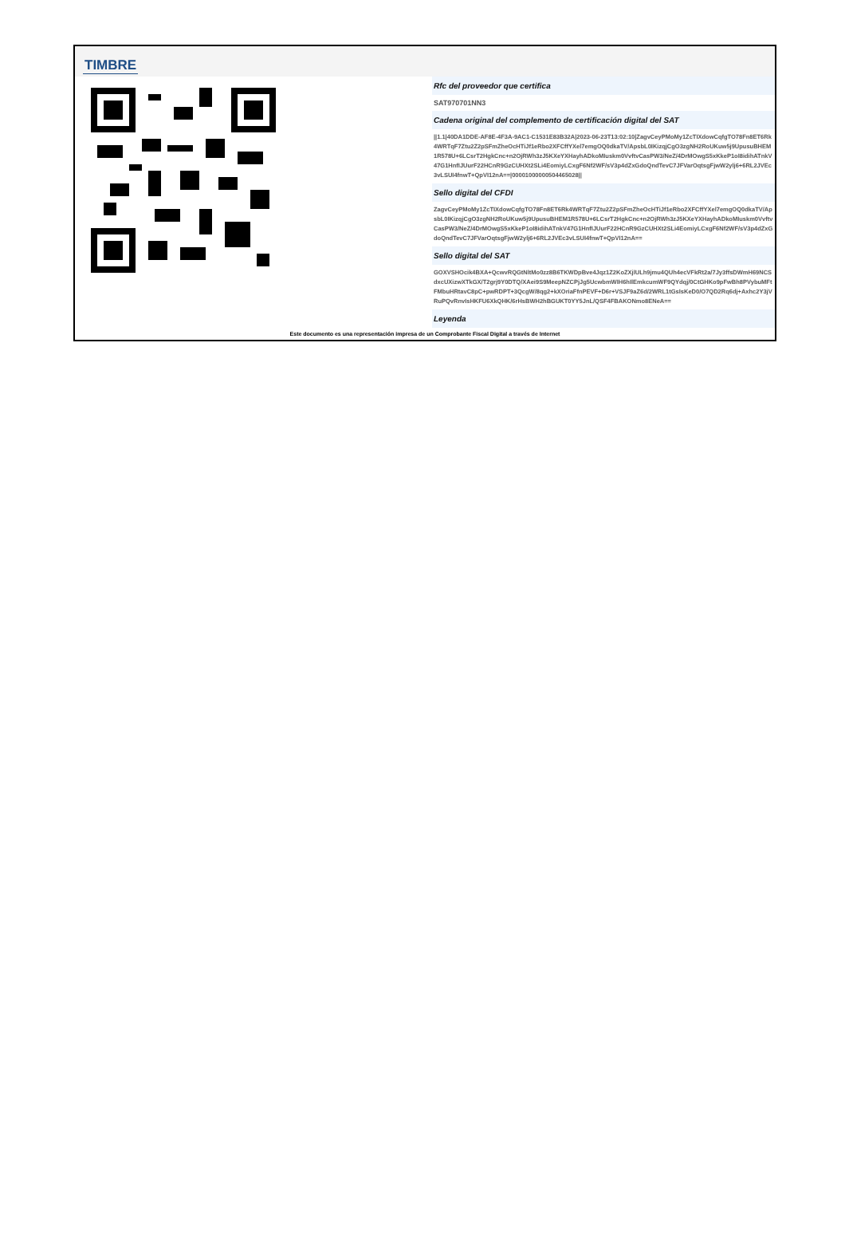TIMBRE
Rfc del proveedor que certifica
SAT970701NN3
Cadena original del complemento de certificación digital del SAT
||1.1|40DA1DDE-AF8E-4F3A-9AC1-C1531E83B32A|2023-06-23T13:02:10|ZagvCeyPMoMy1ZcTIXdowCqfgTO78Fn8ET6Rk4WRTqF7Ztu2Z2pSFmZheOcHTiJf1eRbo2XFCffYXel7emgOQ0dkaTV/ApsbL0IKizqjCgO3zgNH2RoUKuw5j9UpusuBHEM1R578U+6LCsrT2HgkCnc+n2OjRWh3zJ5KXeYXHayhADkoMIuskm0VvftvCasPW3/NeZ/4DrMOwgS5xKkeP1oI8idihATnkV47G1HnfIJUurF22HCnR9GzCUHXt2SLi4EomiyLCxgF6Nf2WF/sV3p4dZxGdoQndTevC7JFVarOqtsgFjwW2ylj6+6RL2JVEc3vLSUI4fnwT+QpVI12nA==|00001000000504465028||
Sello digital del CFDI
ZagvCeyPMoMy1ZcTIXdowCqfgTO78Fn8ET6Rk4WRTqF7Ztu2Z2pSFmZheOcHTiJf1eRbo2XFCffYXel7emgOQ0dkaTV/ApsbL0IKizqjCgO3zgNH2RoUKuw5j9UpusuBHEM1R578U+6LCsrT2HgkCnc+n2OjRWh3zJ5KXeYXHayhADkoMIuskm0VvftvCasPW3/NeZ/4DrMOwgS5xKkeP1oI8idihATnkV47G1HnfIJUurF22HCnR9GzCUHXt2SLi4EomiyLCxgF6Nf2WF/sV3p4dZxGdoQndTevC7JFVarOqtsgFjwW2ylj6+6RL2JVEc3vLSUI4fnwT+QpVI12nA==
Sello digital del SAT
GOXVSHOcik4BXA+QcwvRQGtNltMo0zz8B6TKWDpBve4Jqz1Z2KoZXjlULh9jmu4QUh4ecVFkRt2a/7Jy3ffsDWmH69NCSdxcUXizwXTkGX/T2grj9Y0DTQ/XAei9S9MeepNZCPjJg5UcwbmWIH6hIlEmkcumWF9QYdqj/0CtGHKo9pFwBh8PVybuMFtFMbuHRtavC8pC+pwRDPT+3QcgW/8qg2+kXOriaFfnPEVF+D6r+VSJF9aZ6d/2WRL1tGsIsKeD0/O7QD2Rq6dj+Axhc2Y3jVRuPQvRnvIsHKFU6XkQHK/6rHsBWH2hBGUKT0YY5JnL/QSF4FBAKONmo8ENeA==
Leyenda
Este documento es una representación impresa de un Comprobante Fiscal Digital a través de Internet